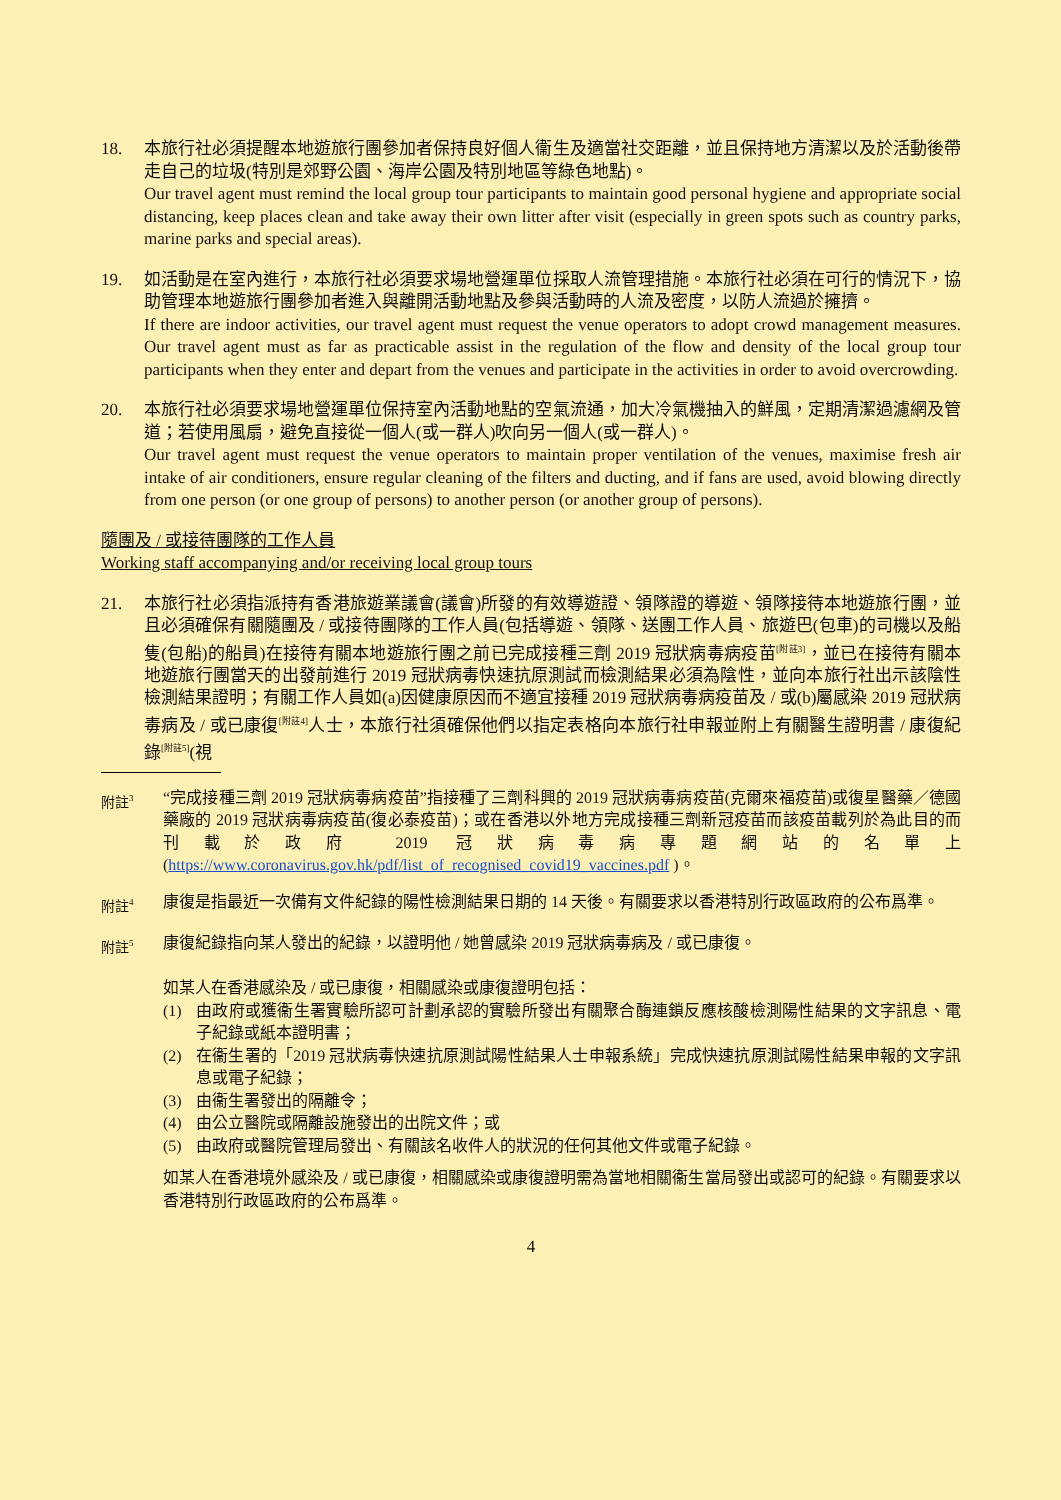18. 本旅行社必須提醒本地遊旅行團參加者保持良好個人衞生及適當社交距離，並且保持地方清潔以及於活動後帶走自己的垃圾(特別是郊野公園、海岸公園及特別地區等綠色地點)。
Our travel agent must remind the local group tour participants to maintain good personal hygiene and appropriate social distancing, keep places clean and take away their own litter after visit (especially in green spots such as country parks, marine parks and special areas).
19. 如活動是在室內進行，本旅行社必須要求場地營運單位採取人流管理措施。本旅行社必須在可行的情況下，協助管理本地遊旅行團參加者進入與離開活動地點及參與活動時的人流及密度，以防人流過於擁擠。
If there are indoor activities, our travel agent must request the venue operators to adopt crowd management measures. Our travel agent must as far as practicable assist in the regulation of the flow and density of the local group tour participants when they enter and depart from the venues and participate in the activities in order to avoid overcrowding.
20. 本旅行社必須要求場地營運單位保持室內活動地點的空氣流通，加大冷氣機抽入的鮮風，定期清潔過濾網及管道；若使用風扇，避免直接從一個人(或一群人)吹向另一個人(或一群人)。
Our travel agent must request the venue operators to maintain proper ventilation of the venues, maximise fresh air intake of air conditioners, ensure regular cleaning of the filters and ducting, and if fans are used, avoid blowing directly from one person (or one group of persons) to another person (or another group of persons).
隨團及 / 或接待團隊的工作人員
Working staff accompanying and/or receiving local group tours
21. 本旅行社必須指派持有香港旅遊業議會(議會)所發的有效導遊證、領隊證的導遊、領隊接待本地遊旅行團，並且必須確保有關隨團及 / 或接待團隊的工作人員(包括導遊、領隊、送團工作人員、旅遊巴(包車)的司機以及船隻(包船)的船員)在接待有關本地遊旅行團之前已完成接種三劑 2019 冠狀病毒病疫苗<sup>[附註3]</sup>，並已在接待有關本地遊旅行團當天的出發前進行 2019 冠狀病毒快速抗原測試而檢測結果必須為陰性，並向本旅行社出示該陰性檢測結果證明；有關工作人員如(a)因健康原因而不適宜接種 2019 冠狀病毒病疫苗及 / 或(b)屬感染 2019 冠狀病毒病及 / 或已康復<sup>[附註4]</sup>人士，本旅行社須確保他們以指定表格向本旅行社申報並附上有關醫生證明書 / 康復紀錄<sup>[附註5]</sup>(視
附註<sup>3</sup>
“完成接種三劑 2019 冠狀病毒病疫苗”指接種了三劑科興的 2019 冠狀病毒病疫苗(克爾來福疫苗)或復星醫藥／德國藥廠的 2019 冠狀病毒病疫苗(復必泰疫苗)；或在香港以外地方完成接種三劑新冠疫苗而該疫苗載列於為此目的而刊載於政府 2019 冠狀病毒病專題網站的名單上(https://www.coronavirus.gov.hk/pdf/list_of_recognised_covid19_vaccines.pdf )。
附註<sup>4</sup>
康復是指最近一次備有文件紀錄的陽性檢測結果日期的 14 天後。有關要求以香港特別行政區政府的公布爲準。
附註<sup>5</sup>
康復紀錄指向某人發出的紀錄，以證明他 / 她曾感染 2019 冠狀病毒病及 / 或已康復。
如某人在香港感染及 / 或已康復，相關感染或康復證明包括：
(1) 由政府或獲衞生署實驗所認可計劃承認的實驗所發出有關聚合酶連鎖反應核酸檢測陽性結果的文字訊息、電子紀錄或紙本證明書；
(2) 在衞生署的「2019 冠狀病毒快速抗原測試陽性結果人士申報系統」完成快速抗原測試陽性結果申報的文字訊息或電子紀錄；
(3) 由衞生署發出的隔離令；
(4) 由公立醫院或隔離設施發出的出院文件；或
(5) 由政府或醫院管理局發出、有關該名收件人的狀況的任何其他文件或電子紀錄。
如某人在香港境外感染及 / 或已康復，相關感染或康復證明需為當地相關衞生當局發出或認可的紀錄。有關要求以香港特別行政區政府的公布爲準。
4